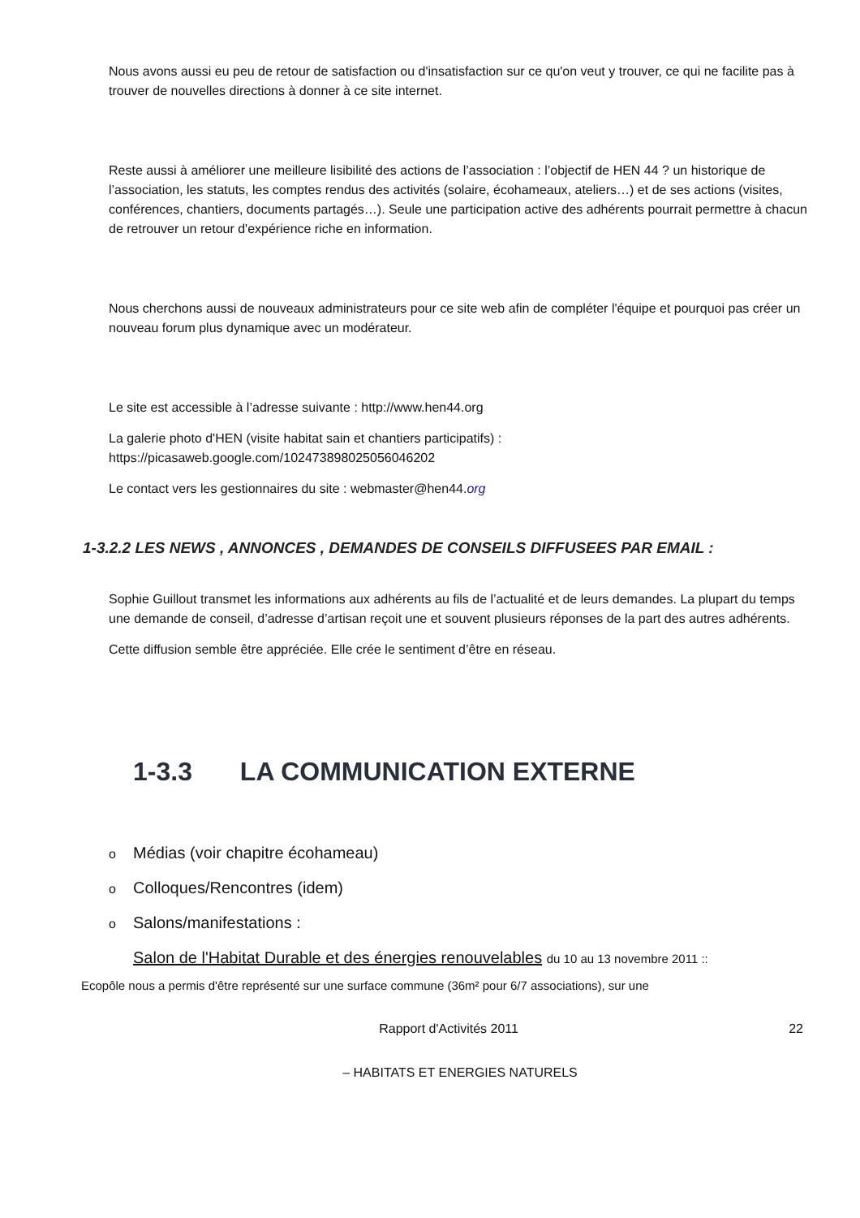Nous avons aussi eu peu de retour de satisfaction ou d'insatisfaction sur ce qu'on veut y trouver, ce qui ne facilite pas à trouver de nouvelles directions à donner à ce site internet.
Reste aussi à améliorer une meilleure lisibilité des actions de l’association : l’objectif de HEN 44 ? un historique de l’association, les statuts, les comptes rendus des activités (solaire, écohameaux, ateliers…) et de ses actions (visites, conférences, chantiers, documents partagés…). Seule une participation active des adhérents pourrait permettre à chacun de retrouver un retour d'expérience riche en information.
Nous cherchons aussi de nouveaux administrateurs pour ce site web afin de compléter l'équipe et pourquoi pas créer un nouveau forum plus dynamique avec un modérateur.
Le site est accessible à l’adresse suivante : http://www.hen44.org
La galerie photo d'HEN (visite habitat sain et chantiers participatifs) : https://picasaweb.google.com/102473898025056046202
Le contact vers les gestionnaires du site : webmaster@hen44.org
1-3.2.2 LES NEWS , ANNONCES , DEMANDES DE CONSEILS DIFFUSEES PAR EMAIL :
Sophie Guillout transmet les informations aux adhérents au fils de l’actualité et de leurs demandes. La plupart du temps une demande de conseil, d’adresse d’artisan reçoit une et souvent plusieurs réponses de la part des autres adhérents.
Cette diffusion semble être appréciée. Elle crée le sentiment d’être en réseau.
1-3.3 LA COMMUNICATION EXTERNE
o Médias (voir chapitre écohameau)
o Colloques/Rencontres (idem)
o Salons/manifestations :
Salon de l'Habitat Durable et des énergies renouvelables du 10 au 13 novembre 2011 ::
Ecopôle nous a permis d'être représenté sur une surface commune (36m² pour 6/7 associations), sur une
22 Rapport d'Activités 2011
– HABITATS ET ENERGIES NATURELS